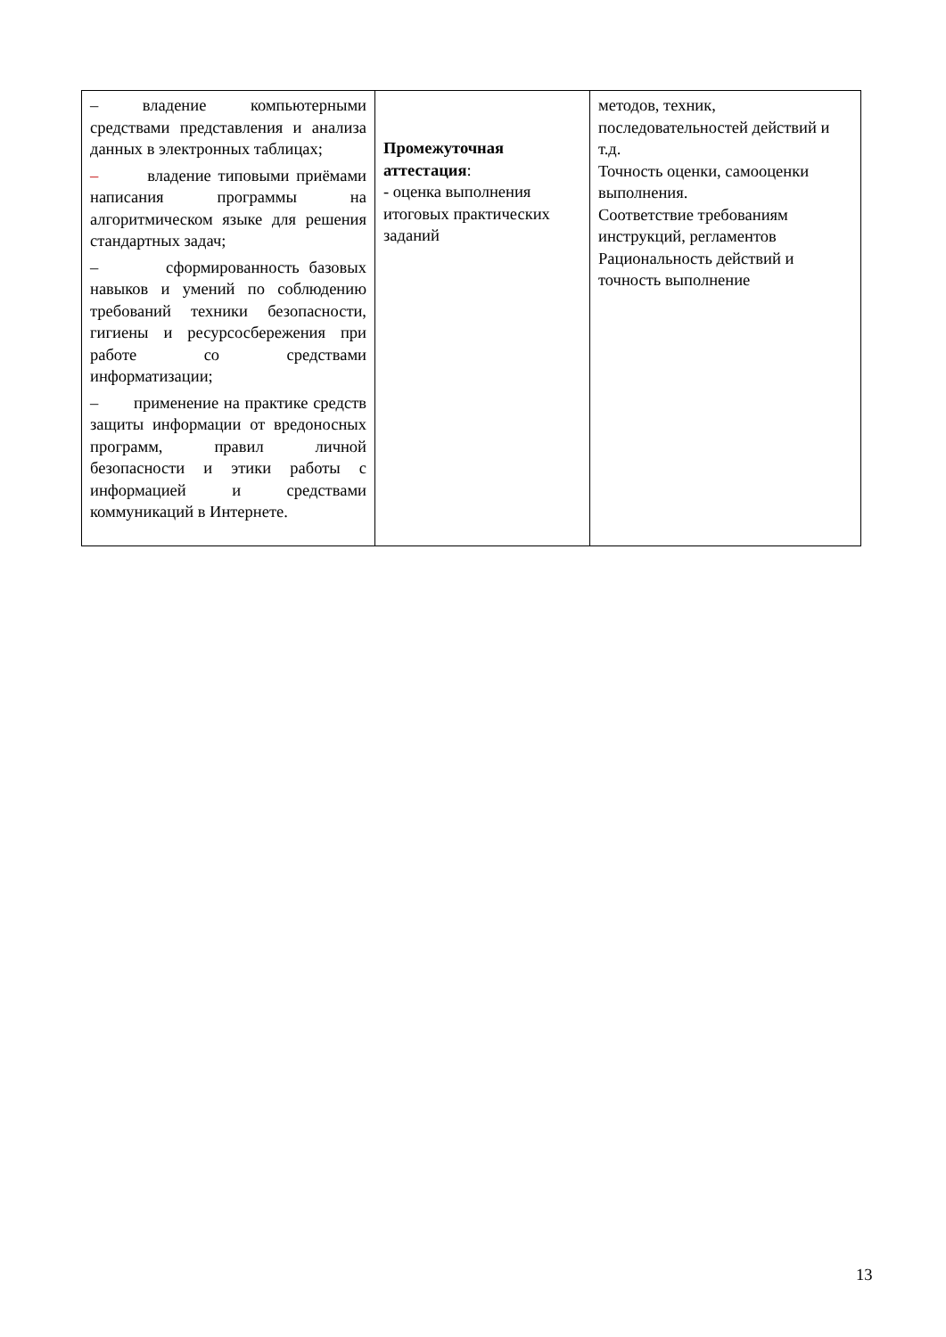| – владение компьютерными средствами представления и анализа данных в электронных таблицах; – владение типовыми приёмами написания программы на алгоритмическом языке для решения стандартных задач; – сформированность базовых навыков и умений по соблюдению требований техники безопасности, гигиены и ресурсосбережения при работе со средствами информатизации; – применение на практике средств защиты информации от вредоносных программ, правил личной безопасности и этики работы с информацией и средствами коммуникаций в Интернете. | Промежуточная аттестация : - оценка выполнения итоговых практических заданий | методов, техник, последовательностей действий и т.д. Точность оценки, самооценки выполнения. Соответствие требованиям инструкций, регламентов Рациональность действий и точность выполнение |
13